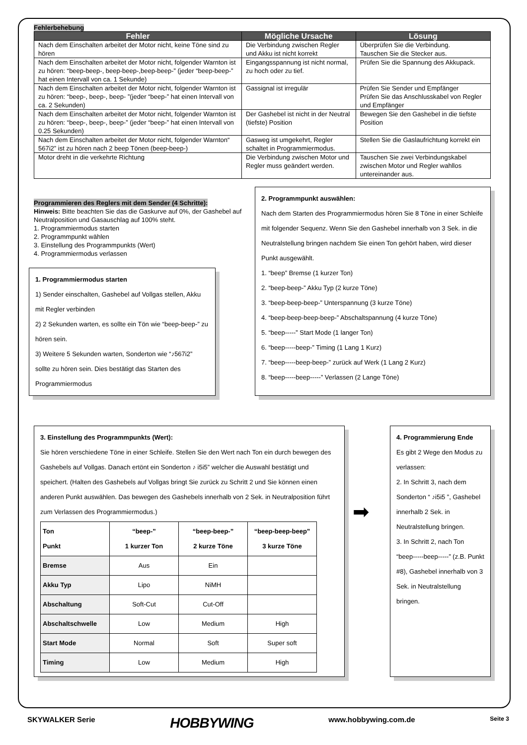Fehlerbehebung
| Fehler | Mögliche Ursache | Lösung |
| --- | --- | --- |
| Nach dem Einschalten arbeitet der Motor nicht, keine Töne sind zu hören | Die Verbindung zwischen Regler und Akku ist nicht korrekt | Überprüfen Sie die Verbindung. Tauschen Sie die Stecker aus. |
| Nach dem Einschalten arbeitet der Motor nicht, folgender Warnton ist zu hören: “beep-beep-, beep-beep-,beep-beep-” (jeder “beep-beep-” hat einen Intervall von ca. 1 Sekunde) | Eingangsspannung ist nicht normal, zu hoch oder zu tief. | Prüfen Sie die Spannung des Akkupack. |
| Nach dem Einschalten arbeitet der Motor nicht, folgender Warnton ist zu hören: “beep-, beep-, beep- ”(jeder “beep-” hat einen Intervall von ca. 2 Sekunden) | Gassignal ist irregulär | Prüfen Sie Sender und Empfänger Prüfen Sie das Anschlusskabel von Regler und Empfänger |
| Nach dem Einschalten arbeitet der Motor nicht, folgender Warnton ist zu hören: “beep-, beep-, beep-” (jeder “beep-” hat einen Intervall von 0.25 Sekunden) | Der Gashebel ist nicht in der Neutral (tiefste) Position | Bewegen Sie den Gashebel in die tiefste Position |
| Nach dem Einschalten arbeitet der Motor nicht, folgender Warnton“ 567i2” ist zu hören nach 2 beep Tönen (beep-beep-) | Gasweg ist umgekehrt, Regler schaltet in Programmiermodus. | Stellen Sie die Gaslaufrichtung korrekt ein |
| Motor dreht in die verkehrte Richtung | Die Verbindung zwischen Motor und Regler muss geändert werden. | Tauschen Sie zwei Verbindungskabel zwischen Motor und Regler wahllos untereinander aus. |
Programmieren des Reglers mit dem Sender (4 Schritte):
Hinweis: Bitte beachten Sie das die Gaskurve auf 0%, der Gashebel auf Neutralposition und Gasauschlag auf 100% steht.
1. Programmiermodus starten
2. Programmpunkt wählen
3. Einstellung des Programmpunkts (Wert)
4. Programmiermodus verlassen
1. Programmiermodus starten
1) Sender einschalten, Gashebel auf Vollgas stellen, Akku mit Regler verbinden
2) 2 Sekunden warten, es sollte ein Tön wie “beep-beep-” zu hören sein.
3) Weitere 5 Sekunden warten, Sonderton wie “♪567i2” sollte zu hören sein. Dies bestätigt das Starten des Programmiermodus
2. Programmpunkt auswählen:
Nach dem Starten des Programmiermodus hören Sie 8 Töne in einer Schleife mit folgender Sequenz. Wenn Sie den Gashebel innerhalb von 3 Sek. in die Neutralstellung bringen nachdem Sie einen Ton gehört haben, wird dieser Punkt ausgewählt.
1. “beep” Bremse (1 kurzer Ton)
2. “beep-beep-” Akku Typ (2 kurze Töne)
3. “beep-beep-beep-” Unterspannung (3 kurze Töne)
4. “beep-beep-beep-beep-” Abschaltspannung (4 kurze Töne)
5. “beep-----” Start Mode (1 langer Ton)
6. “beep-----beep-” Timing (1 Lang 1 Kurz)
7. “beep-----beep-beep-” zurück auf Werk (1 Lang 2 Kurz)
8. “beep-----beep-----” Verlassen (2 Lange Töne)
3. Einstellung des Programmpunkts (Wert):
Sie hören verschiedene Töne in einer Schleife. Stellen Sie den Wert nach Ton ein durch bewegen des Gashebels auf Vollgas. Danach ertönt ein Sonderton ♪ i5i5” welcher die Auswahl bestätigt und speichert. (Halten des Gashebels auf Vollgas bringt Sie zurück zu Schritt 2 und Sie können einen anderen Punkt auswählen. Das bewegen des Gashebels innerhalb von 2 Sek. in Neutralposition führt zum Verlassen des Programmiermodus.)
| Ton Punkt | “beep-” 1 kurzer Ton | “beep-beep-” 2 kurze Töne | “beep-beep-beep” 3 kurze Töne |
| Bremse | Aus | Ein | |
| Akku Typ | Lipo | NiMH | |
| Abschaltung | Soft-Cut | Cut-Off | |
| Abschaltschwelle | Low | Medium | High |
| Start Mode | Normal | Soft | Super soft |
| Timing | Low | Medium | High |
➡
4. Programmierung Ende
Es gibt 2 Wege den Modus zu verlassen:
2. In Schritt 3, nach dem Sonderton “ ♪i5i5 ”, Gashebel innerhalb 2 Sek. in Neutralstellung bringen.
3. In Schritt 2, nach Ton “beep-----beep-----” (z.B. Punkt #8), Gashebel innerhalb von 3 Sek. in Neutralstellung bringen.
SKYWALKER Serie HOBBYWING www.hobbywing.com.de Seite 3